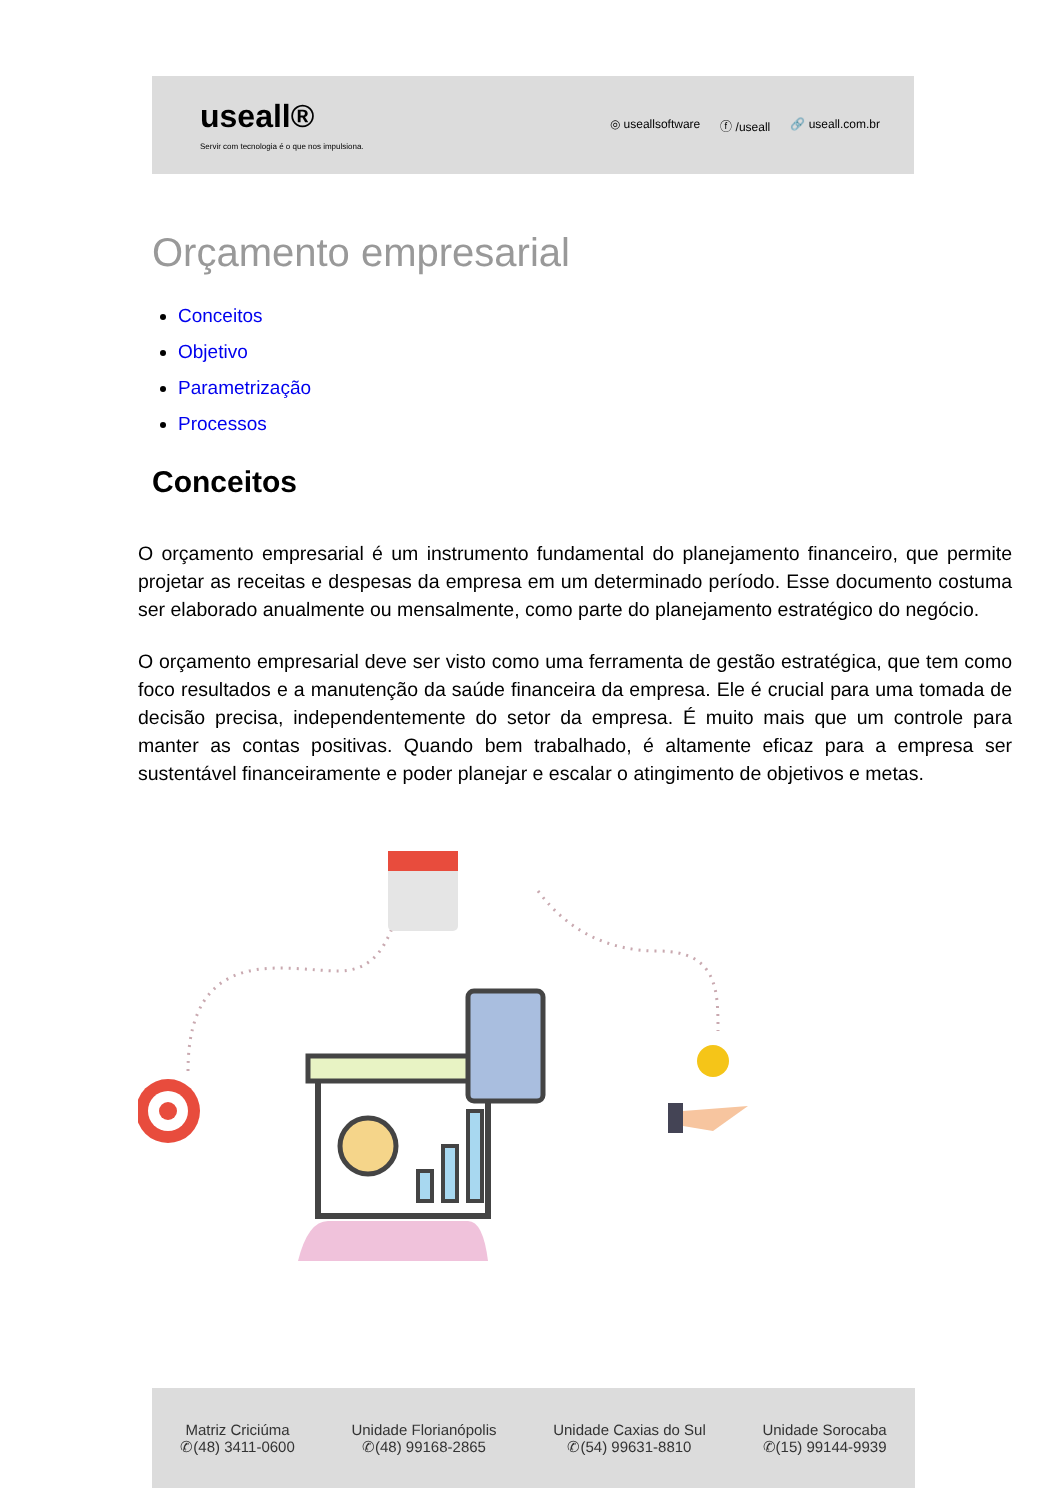useall®
Servir com tecnologia é o que nos impulsiona.
◎ useallsoftware ⓕ /useall 🔗 useall.com.br
Orçamento empresarial
Conceitos
Objetivo
Parametrização
Processos
Conceitos
O orçamento empresarial é um instrumento fundamental do planejamento financeiro, que permite projetar as receitas e despesas da empresa em um determinado período. Esse documento costuma ser elaborado anualmente ou mensalmente, como parte do planejamento estratégico do negócio.
O orçamento empresarial deve ser visto como uma ferramenta de gestão estratégica, que tem como foco resultados e a manutenção da saúde financeira da empresa. Ele é crucial para uma tomada de decisão precisa, independentemente do setor da empresa. É muito mais que um controle para manter as contas positivas. Quando bem trabalhado, é altamente eficaz para a empresa ser sustentável financeiramente e poder planejar e escalar o atingimento de objetivos e metas.
Matriz Criciúma
✆(48) 3411-0600
Unidade Florianópolis
✆(48) 99168-2865
Unidade Caxias do Sul
✆(54) 99631-8810
Unidade Sorocaba
✆(15) 99144-9939